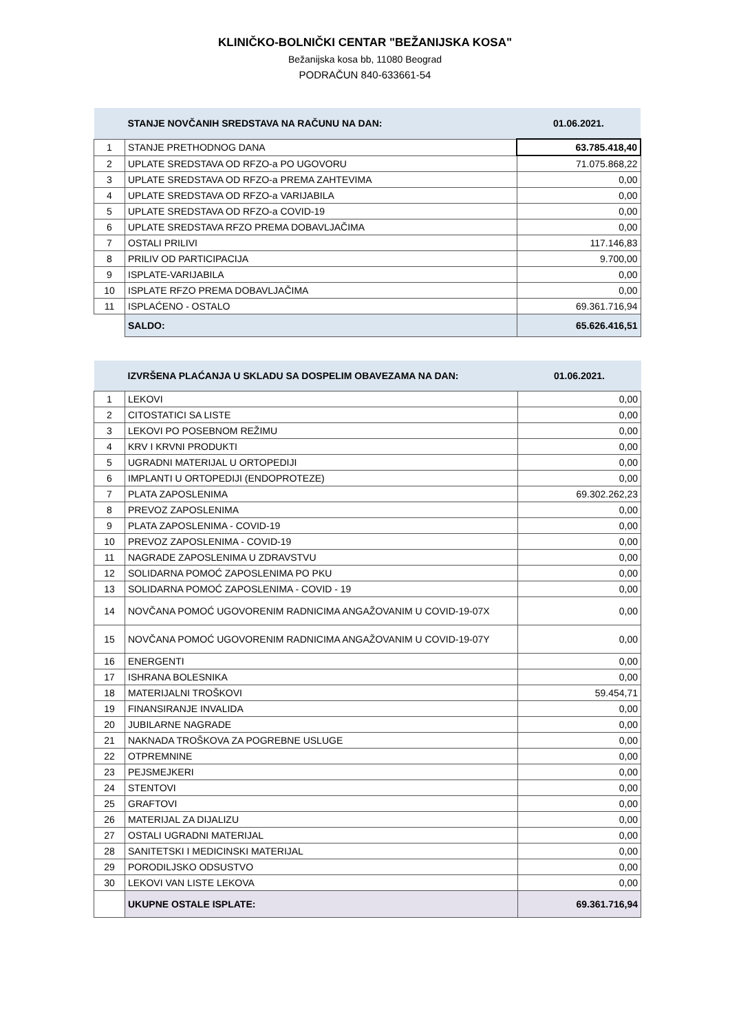KLINIČKO-BOLNIČKI CENTAR "BEŽANIJSKA KOSA"
Bežanijska kosa bb, 11080 Beograd
PODRAČUN 840-633661-54
| | STANJE NOVČANIH SREDSTAVA NA RAČUNU NA DAN: | 01.06.2021. |
| 1 | STANJE PRETHODNOG DANA | 63.785.418,40 |
| 2 | UPLATE SREDSTAVA OD RFZO-a PO UGOVORU | 71.075.868,22 |
| 3 | UPLATE SREDSTAVA OD RFZO-a PREMA ZAHTEVIMA | 0,00 |
| 4 | UPLATE SREDSTAVA OD RFZO-a VARIJABILA | 0,00 |
| 5 | UPLATE SREDSTAVA OD RFZO-a COVID-19 | 0,00 |
| 6 | UPLATE SREDSTAVA RFZO PREMA DOBAVLJAČIMA | 0,00 |
| 7 | OSTALI PRILIVI | 117.146,83 |
| 8 | PRILIV OD PARTICIPACIJA | 9.700,00 |
| 9 | ISPLATE-VARIJABILA | 0,00 |
| 10 | ISPLATE RFZO PREMA DOBAVLJAČIMA | 0,00 |
| 11 | ISPLAĆENO - OSTALO | 69.361.716,94 |
| | SALDO: | 65.626.416,51 |
| | IZVRŠENA PLAĆANJA U SKLADU SA DOSPELIM OBAVEZAMA NA DAN: | 01.06.2021. |
| 1 | LEKOVI | 0,00 |
| 2 | CITOSTATICI SA LISTE | 0,00 |
| 3 | LEKOVI PO POSEBNOM REŽIMU | 0,00 |
| 4 | KRV I KRVNI PRODUKTI | 0,00 |
| 5 | UGRADNI MATERIJAL U ORTOPEDIJI | 0,00 |
| 6 | IMPLANTI U ORTOPEDIJI (ENDOPROTEZE) | 0,00 |
| 7 | PLATA ZAPOSLENIMA | 69.302.262,23 |
| 8 | PREVOZ ZAPOSLENIMA | 0,00 |
| 9 | PLATA ZAPOSLENIMA - COVID-19 | 0,00 |
| 10 | PREVOZ ZAPOSLENIMA - COVID-19 | 0,00 |
| 11 | NAGRADE ZAPOSLENIMA U ZDRAVSTVU | 0,00 |
| 12 | SOLIDARNA POMOĆ ZAPOSLENIMA PO PKU | 0,00 |
| 13 | SOLIDARNA POMOĆ ZAPOSLENIMA - COVID - 19 | 0,00 |
| 14 | NOVČANA POMOĆ UGOVORENIM RADNICIMA ANGAŽOVANIM U COVID-19-07X | 0,00 |
| 15 | NOVČANA POMOĆ UGOVORENIM RADNICIMA ANGAŽOVANIM U COVID-19-07Y | 0,00 |
| 16 | ENERGENTI | 0,00 |
| 17 | ISHRANA BOLESNIKA | 0,00 |
| 18 | MATERIJALNI TROŠKOVI | 59.454,71 |
| 19 | FINANSIRANJE INVALIDA | 0,00 |
| 20 | JUBILARNE NAGRADE | 0,00 |
| 21 | NAKNADA TROŠKOVA ZA POGREBNE USLUGE | 0,00 |
| 22 | OTPREMNINE | 0,00 |
| 23 | PEJSMEJKERI | 0,00 |
| 24 | STENTOVI | 0,00 |
| 25 | GRAFTOVI | 0,00 |
| 26 | MATERIJAL ZA DIJALIZU | 0,00 |
| 27 | OSTALI UGRADNI MATERIJAL | 0,00 |
| 28 | SANITETSKI I MEDICINSKI MATERIJAL | 0,00 |
| 29 | PORODILJSKO ODSUSTVO | 0,00 |
| 30 | LEKOVI VAN LISTE LEKOVA | 0,00 |
| | UKUPNE OSTALE ISPLATE: | 69.361.716,94 |